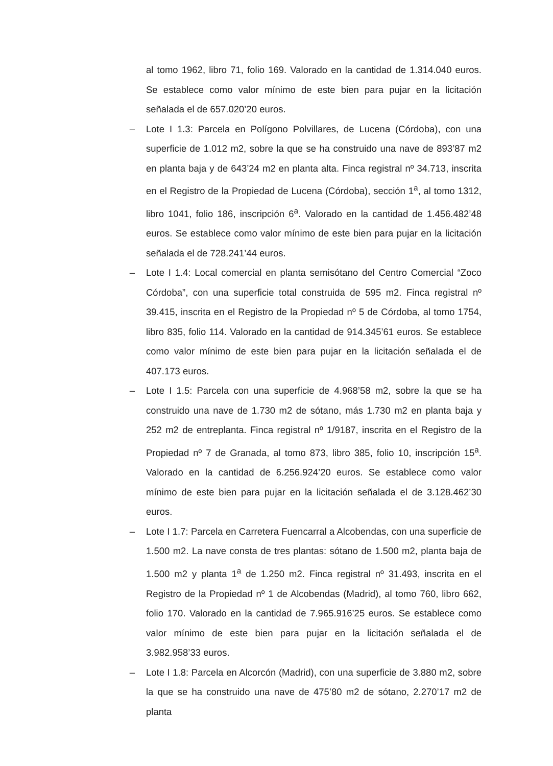al tomo 1962, libro 71, folio 169. Valorado en la cantidad de 1.314.040 euros. Se establece como valor mínimo de este bien para pujar en la licitación señalada el de 657.020’20 euros.
– Lote I 1.3: Parcela en Polígono Polvillares, de Lucena (Córdoba), con una superficie de 1.012 m2, sobre la que se ha construido una nave de 893’87 m2 en planta baja y de 643’24 m2 en planta alta. Finca registral nº 34.713, inscrita en el Registro de la Propiedad de Lucena (Córdoba), sección 1<sup>a</sup>, al tomo 1312, libro 1041, folio 186, inscripción 6<sup>a</sup>. Valorado en la cantidad de 1.456.482’48 euros. Se establece como valor mínimo de este bien para pujar en la licitación señalada el de 728.241’44 euros.
– Lote I 1.4: Local comercial en planta semisótano del Centro Comercial “Zoco Córdoba”, con una superficie total construida de 595 m2. Finca registral nº 39.415, inscrita en el Registro de la Propiedad nº 5 de Córdoba, al tomo 1754, libro 835, folio 114. Valorado en la cantidad de 914.345’61 euros. Se establece como valor mínimo de este bien para pujar en la licitación señalada el de 407.173 euros.
– Lote I 1.5: Parcela con una superficie de 4.968’58 m2, sobre la que se ha construido una nave de 1.730 m2 de sótano, más 1.730 m2 en planta baja y 252 m2 de entreplanta. Finca registral nº 1/9187, inscrita en el Registro de la Propiedad nº 7 de Granada, al tomo 873, libro 385, folio 10, inscripción 15<sup>a</sup>. Valorado en la cantidad de 6.256.924’20 euros. Se establece como valor mínimo de este bien para pujar en la licitación señalada el de 3.128.462’30 euros.
– Lote I 1.7: Parcela en Carretera Fuencarral a Alcobendas, con una superficie de 1.500 m2. La nave consta de tres plantas: sótano de 1.500 m2, planta baja de 1.500 m2 y planta 1<sup>a</sup> de 1.250 m2. Finca registral nº 31.493, inscrita en el Registro de la Propiedad nº 1 de Alcobendas (Madrid), al tomo 760, libro 662, folio 170. Valorado en la cantidad de 7.965.916’25 euros. Se establece como valor mínimo de este bien para pujar en la licitación señalada el de 3.982.958’33 euros.
– Lote I 1.8: Parcela en Alcorcón (Madrid), con una superficie de 3.880 m2, sobre la que se ha construido una nave de 475’80 m2 de sótano, 2.270’17 m2 de planta